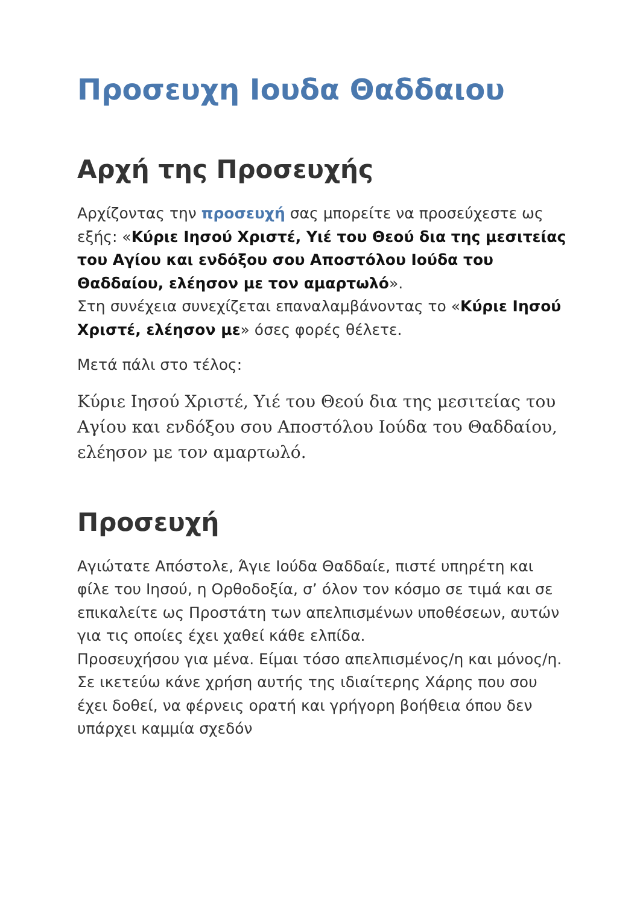Προσευχη Ιουδα Θαδδαιου
Αρχή της Προσευχής
Αρχίζοντας την προσευχή σας μπορείτε να προσεύχεστε ως εξής: «Κύριε Ιησού Χριστέ, Υιέ του Θεού δια της μεσιτείας του Αγίου και ενδόξου σου Αποστόλου Ιούδα του Θαδδαίου, ελέησον με τον αμαρτωλό».
Στη συνέχεια συνεχίζεται επαναλαμβάνοντας το «Κύριε Ιησού Χριστέ, ελέησον με» όσες φορές θέλετε.
Μετά πάλι στο τέλος:
Κύριε Ιησού Χριστέ, Υιέ του Θεού δια της μεσιτείας του Αγίου και ενδόξου σου Αποστόλου Ιούδα του Θαδδαίου, ελέησον με τον αμαρτωλό.
Προσευχή
Αγιώτατε Απόστολε, Άγιε Ιούδα Θαδδαίε, πιστέ υπηρέτη και φίλε του Ιησού, η Ορθοδοξία, σ’ όλον τον κόσμο σε τιμά και σε επικαλείτε ως Προστάτη των απελπισμένων υποθέσεων, αυτών για τις οποίες έχει χαθεί κάθε ελπίδα.
Προσευχήσου για μένα. Είμαι τόσο απελπισμένος/η και μόνος/η. Σε ικετεύω κάνε χρήση αυτής της ιδιαίτερης Χάρης που σου έχει δοθεί, να φέρνεις ορατή και γρήγορη βοήθεια όπου δεν υπάρχει καμμία σχεδόν